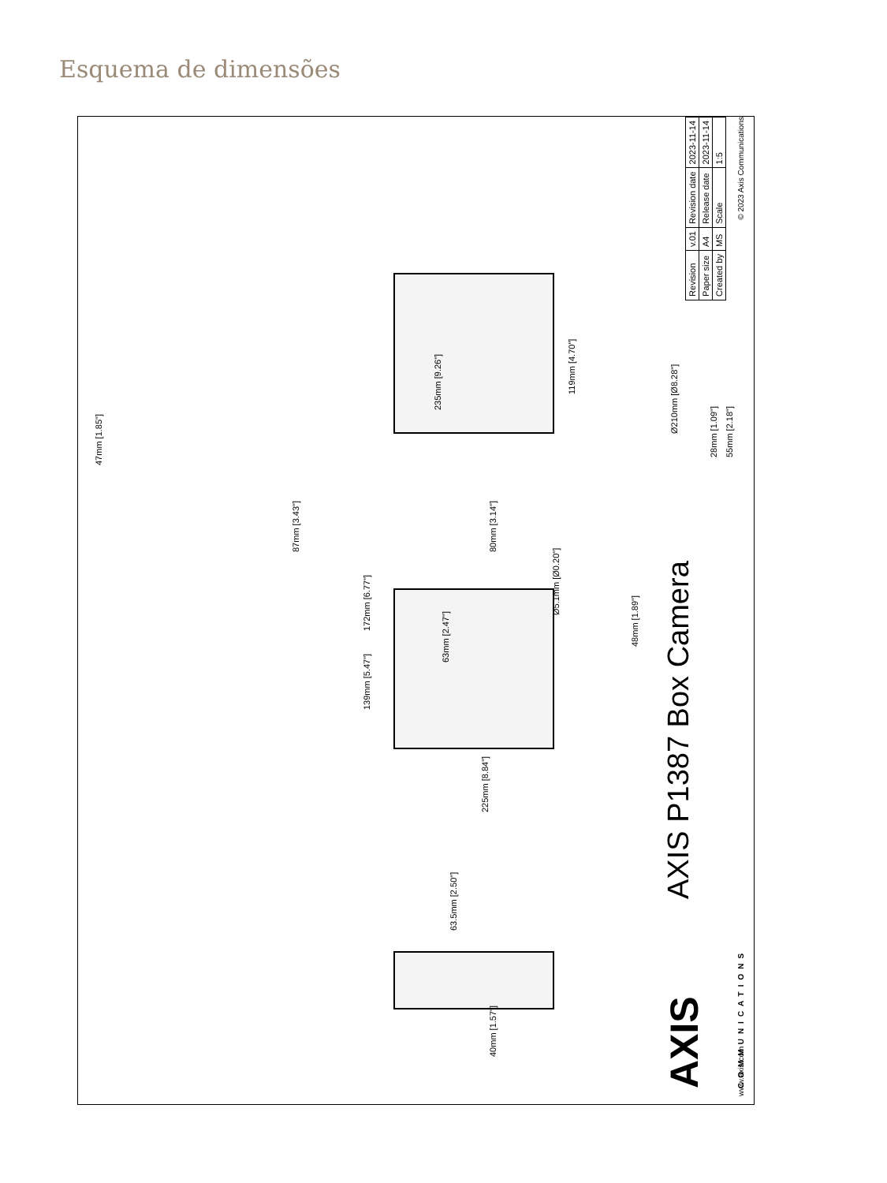Esquema de dimensões
40mm [1.57"]
63.5mm [2.50"]
225mm [8.84"]
139mm [5.47"]
63mm [2.47"]
172mm [6.77"]
Ø5.1mm [Ø0.20"]
48mm [1.89"]
80mm [3.14"]
87mm [3.43"]
235mm [9.26"]
47mm [1.85"]
119mm [4.70"]
Ø210mm [Ø8.28"]
28mm [1.09"]
55mm [2.18"]
AXIS
COMMUNICATIONS
AXIS P1387 Box Camera
| Revision | v.01 | Revision date | 2023-11-14 |
| Paper size | A4 | Release date | 2023-11-14 |
| Created by | MS | Scale | 1:5 |
www.axis.com © 2023 Axis Communications